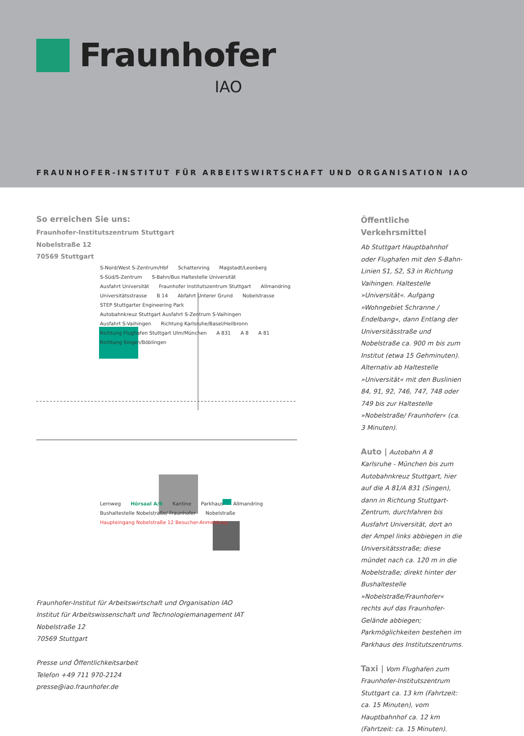Fraunhofer
IAO
FRAUNHOFER-INSTITUT FÜR ARBEITSWIRTSCHAFT UND ORGANISATION IAO
So erreichen Sie uns:
Fraunhofer-Institutszentrum Stuttgart
Nobelstraße 12
70569 Stuttgart
S-Nord/West S-Zentrum/Hbf Schattenring Magstadt/Leonberg S-Süd/S-Zentrum S-Bahn/Bus Haltestelle Universität Ausfahrt Universität Fraunhofer Institutszentrum Stuttgart Allmandring Universitätsstrasse B 14 Abfahrt Unterer Grund Nobelstrasse STEP Stuttgarter Engineering Park Autobahnkreuz Stuttgart Ausfahrt S-Zentrum S-Vaihingen Ausfahrt S-Vaihingen Richtung Karlsruhe/Basel/Heilbronn Richtung Flughafen Stuttgart Ulm/München A 831 A 8 A 81 Richtung Singen/Böblingen
Lernweg Hörsaal A/B Kantine Parkhaus Allmandring Bushaltestelle Nobelstraße/ Fraunhofer Nobelstraße Haupteingang Nobelstraße 12 Besucher-Anmeldung
Fraunhofer-Institut für Arbeitswirtschaft und Organisation IAO
Institut für Arbeitswissenschaft und Technologiemanagement IAT
Nobelstraße 12
70569 Stuttgart
Presse und Öffentlichkeitsarbeit
Telefon +49 711 970-2124
presse@iao.fraunhofer.de
Öffentliche Verkehrsmittel
Ab Stuttgart Hauptbahnhof oder Flughafen mit den S-Bahn-Linien S1, S2, S3 in Richtung Vaihingen. Haltestelle »Universität«. Aufgang »Wohngebiet Schranne / Endelbang«, dann Entlang der Universitässtraße und Nobelstraße ca. 900 m bis zum Institut (etwa 15 Gehminuten). Alternativ ab Haltestelle »Universität« mit den Buslinien 84, 91, 92, 746, 747, 748 oder 749 bis zur Haltestelle »Nobelstraße/ Fraunhofer« (ca. 3 Minuten).
Auto | Autobahn A 8 Karlsruhe - München bis zum Autobahnkreuz Stuttgart, hier auf die A 81/A 831 (Singen), dann in Richtung Stuttgart-Zentrum, durchfahren bis Ausfahrt Universität, dort an der Ampel links abbiegen in die Universitätsstraße; diese mündet nach ca. 120 m in die Nobelstraße; direkt hinter der Bushaltestelle »Nobelstraße/Fraunhofer« rechts auf das Fraunhofer-Gelände abbiegen; Parkmöglichkeiten bestehen im Parkhaus des Institutszentrums.
Taxi | Vom Flughafen zum Fraunhofer-Institutszentrum Stuttgart ca. 13 km (Fahrtzeit: ca. 15 Minuten), vom Hauptbahnhof ca. 12 km (Fahrtzeit: ca. 15 Minuten).